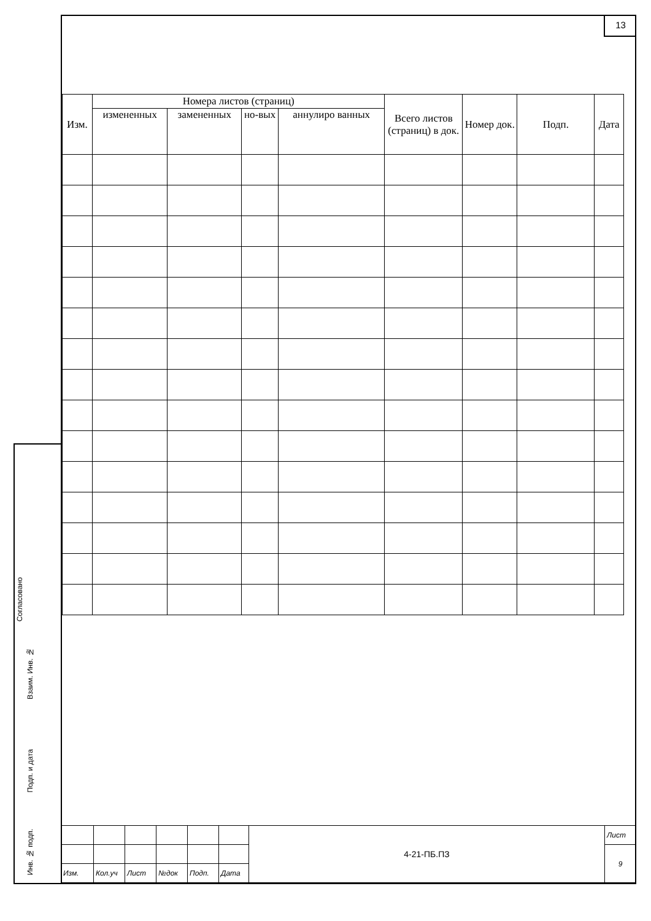13
| Изм. | Номера листов (страниц) | | | | Всего листов (страниц) в док. | Номер док. | Подп. | Дата |
| --- | --- | --- | --- | --- | --- | --- | --- | --- |
| | измененных | замененных | но-вых | аннулиро ванных | | | | |
Согласовано
Взаим. Инв. №
Подп. и дата
Инв. № подп.
| | | | | | | 4-21-ПБ.ПЗ | Лист |
| | | | | | | | 9 |
| Изм. | Кол.уч | Лист | №док | Подп. | Дата | | |